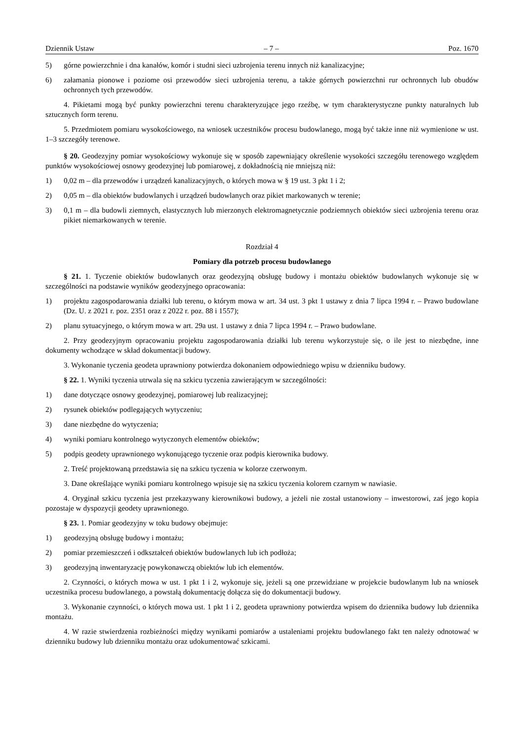Dziennik Ustaw – 7 – Poz. 1670
5) górne powierzchnie i dna kanałów, komór i studni sieci uzbrojenia terenu innych niż kanalizacyjne;
6) załamania pionowe i poziome osi przewodów sieci uzbrojenia terenu, a także górnych powierzchni rur ochronnych lub obudów ochronnych tych przewodów.
4. Pikietami mogą być punkty powierzchni terenu charakteryzujące jego rzeźbę, w tym charakterystyczne punkty naturalnych lub sztucznych form terenu.
5. Przedmiotem pomiaru wysokościowego, na wniosek uczestników procesu budowlanego, mogą być także inne niż wymienione w ust. 1–3 szczegóły terenowe.
§ 20. Geodezyjny pomiar wysokościowy wykonuje się w sposób zapewniający określenie wysokości szczegółu terenowego względem punktów wysokościowej osnowy geodezyjnej lub pomiarowej, z dokładnością nie mniejszą niż:
1) 0,02 m – dla przewodów i urządzeń kanalizacyjnych, o których mowa w § 19 ust. 3 pkt 1 i 2;
2) 0,05 m – dla obiektów budowlanych i urządzeń budowlanych oraz pikiet markowanych w terenie;
3) 0,1 m – dla budowli ziemnych, elastycznych lub mierzonych elektromagnetycznie podziemnych obiektów sieci uzbrojenia terenu oraz pikiet niemarkowanych w terenie.
Rozdział 4
Pomiary dla potrzeb procesu budowlanego
§ 21. 1. Tyczenie obiektów budowlanych oraz geodezyjną obsługę budowy i montażu obiektów budowlanych wykonuje się w szczególności na podstawie wyników geodezyjnego opracowania:
1) projektu zagospodarowania działki lub terenu, o którym mowa w art. 34 ust. 3 pkt 1 ustawy z dnia 7 lipca 1994 r. – Prawo budowlane (Dz. U. z 2021 r. poz. 2351 oraz z 2022 r. poz. 88 i 1557);
2) planu sytuacyjnego, o którym mowa w art. 29a ust. 1 ustawy z dnia 7 lipca 1994 r. – Prawo budowlane.
2. Przy geodezyjnym opracowaniu projektu zagospodarowania działki lub terenu wykorzystuje się, o ile jest to niezbędne, inne dokumenty wchodzące w skład dokumentacji budowy.
3. Wykonanie tyczenia geodeta uprawniony potwierdza dokonaniem odpowiedniego wpisu w dzienniku budowy.
§ 22. 1. Wyniki tyczenia utrwala się na szkicu tyczenia zawierającym w szczególności:
1) dane dotyczące osnowy geodezyjnej, pomiarowej lub realizacyjnej;
2) rysunek obiektów podlegających wytyczeniu;
3) dane niezbędne do wytyczenia;
4) wyniki pomiaru kontrolnego wytyczonych elementów obiektów;
5) podpis geodety uprawnionego wykonującego tyczenie oraz podpis kierownika budowy.
2. Treść projektowaną przedstawia się na szkicu tyczenia w kolorze czerwonym.
3. Dane określające wyniki pomiaru kontrolnego wpisuje się na szkicu tyczenia kolorem czarnym w nawiasie.
4. Oryginał szkicu tyczenia jest przekazywany kierownikowi budowy, a jeżeli nie został ustanowiony – inwestorowi, zaś jego kopia pozostaje w dyspozycji geodety uprawnionego.
§ 23. 1. Pomiar geodezyjny w toku budowy obejmuje:
1) geodezyjną obsługę budowy i montażu;
2) pomiar przemieszczeń i odkształceń obiektów budowlanych lub ich podłoża;
3) geodezyjną inwentaryzację powykonawczą obiektów lub ich elementów.
2. Czynności, o których mowa w ust. 1 pkt 1 i 2, wykonuje się, jeżeli są one przewidziane w projekcie budowlanym lub na wniosek uczestnika procesu budowlanego, a powstałą dokumentację dołącza się do dokumentacji budowy.
3. Wykonanie czynności, o których mowa ust. 1 pkt 1 i 2, geodeta uprawniony potwierdza wpisem do dziennika budowy lub dziennika montażu.
4. W razie stwierdzenia rozbieżności między wynikami pomiarów a ustaleniami projektu budowlanego fakt ten należy odnotować w dzienniku budowy lub dzienniku montażu oraz udokumentować szkicami.